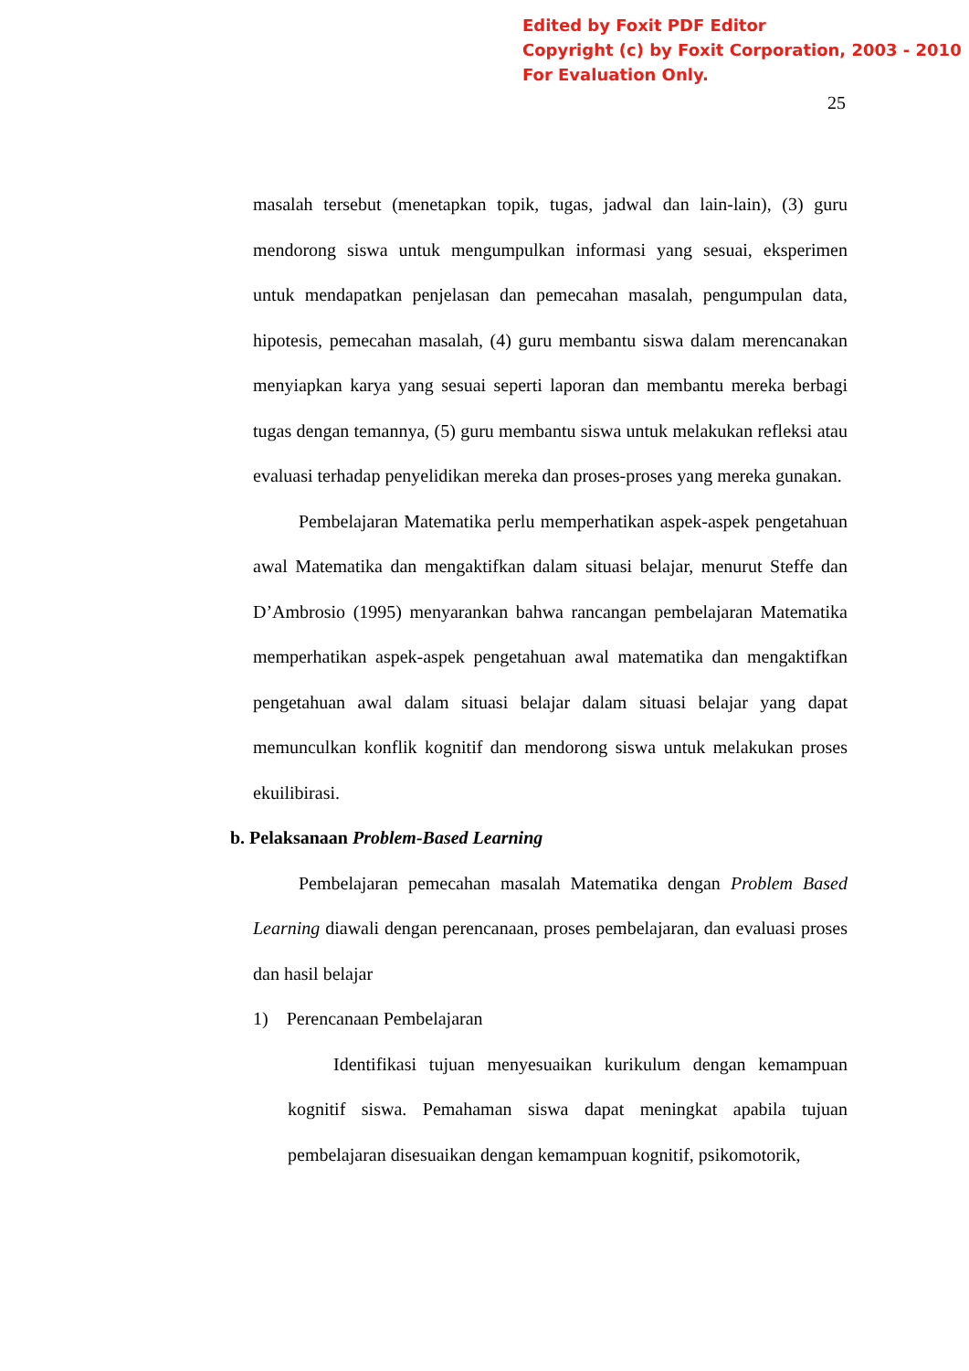Edited by Foxit PDF Editor
Copyright (c) by Foxit Corporation, 2003 - 2010
For Evaluation Only.
25
masalah tersebut (menetapkan topik, tugas, jadwal dan lain-lain), (3) guru mendorong siswa untuk mengumpulkan informasi yang sesuai, eksperimen untuk mendapatkan penjelasan dan pemecahan masalah, pengumpulan data, hipotesis, pemecahan masalah, (4) guru membantu siswa dalam merencanakan menyiapkan karya yang sesuai seperti laporan dan membantu mereka berbagi tugas dengan temannya, (5) guru membantu siswa untuk melakukan refleksi atau evaluasi terhadap penyelidikan mereka dan proses-proses yang mereka gunakan.
Pembelajaran Matematika perlu memperhatikan aspek-aspek pengetahuan awal Matematika dan mengaktifkan dalam situasi belajar, menurut Steffe dan D’Ambrosio (1995) menyarankan bahwa rancangan pembelajaran Matematika memperhatikan aspek-aspek pengetahuan awal matematika dan mengaktifkan pengetahuan awal dalam situasi belajar dalam situasi belajar yang dapat memunculkan konflik kognitif dan mendorong siswa untuk melakukan proses ekuilibirasi.
b. Pelaksanaan Problem-Based Learning
Pembelajaran pemecahan masalah Matematika dengan Problem Based Learning diawali dengan perencanaan, proses pembelajaran, dan evaluasi proses dan hasil belajar
1) Perencanaan Pembelajaran
Identifikasi tujuan menyesuaikan kurikulum dengan kemampuan kognitif siswa. Pemahaman siswa dapat meningkat apabila tujuan pembelajaran disesuaikan dengan kemampuan kognitif, psikomotorik,